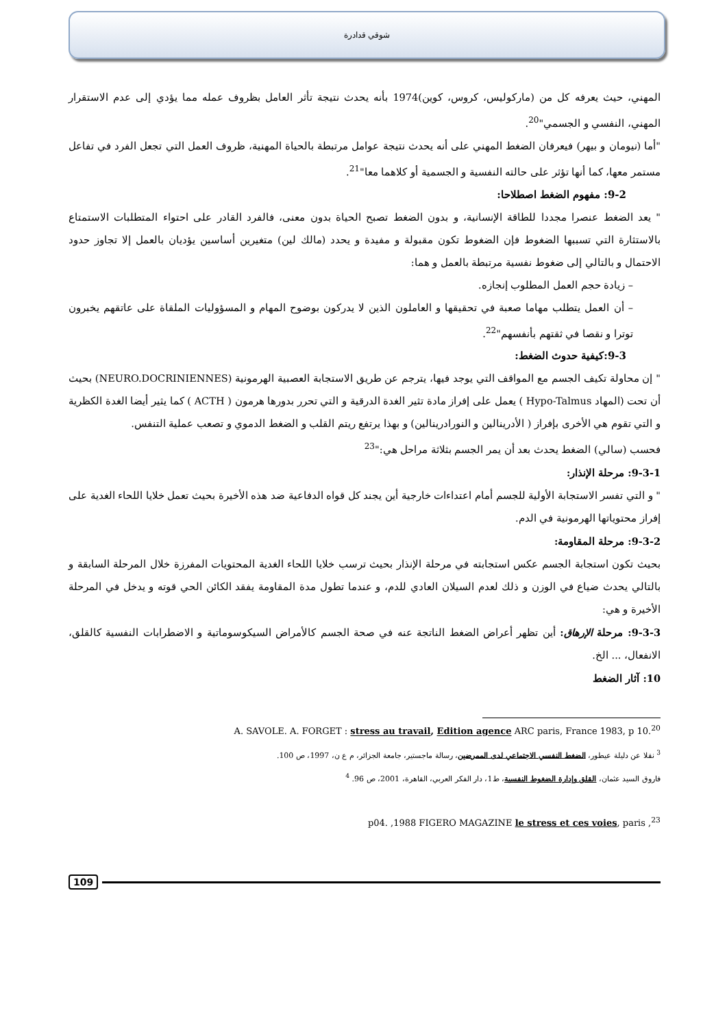شوقي قدادرة
المهني، حيث يعرفه كل من (ماركوليس، كروس، كوين)1974 بأنه يحدث نتيجة تأثر العامل بظروف عمله مما يؤدي إلى عدم الاستقرار المهني، النفسي و الجسمي"<sup>20</sup>.
"أما (نيومان و بيهر) فيعرفان الضغط المهني على أنه يحدث نتيجة عوامل مرتبطة بالحياة المهنية، ظروف العمل التي تجعل الفرد في تفاعل مستمر معها، كما أنها تؤثر على حالته النفسية و الجسمية أو كلاهما معا"<sup>21</sup>.
9-2: مفهوم الضغط اصطلاحا:
" يعد الضغط عنصرا مجددا للطاقة الإنسانية، و بدون الضغط تصبح الحياة بدون معنى، فالفرد القادر على احتواء المتطلبات الاستمتاع بالاستثارة التي تسببها الضغوط فإن الضغوط تكون مقبولة و مفيدة و يحدد (مالك لين) متغيرين أساسين يؤديان بالعمل إلا تجاوز حدود الاحتمال و بالتالي إلى ضغوط نفسية مرتبطة بالعمل و هما:
– زيادة حجم العمل المطلوب إنجازه.
– أن العمل يتطلب مهاما صعبة في تحقيقها و العاملون الذين لا يدركون بوضوح المهام و المسؤوليات الملقاة على عاتقهم يخبرون توترا و نقصا في ثقتهم بأنفسهم"<sup>22</sup>.
9-3:كيفية حدوث الضغط:
" إن محاولة تكيف الجسم مع المواقف التي يوجد فيها، يترجم عن طريق الاستجابة العصبية الهرمونية (NEURO.DOCRINIENNES) بحيث أن تحت (المهاد Hypo-Talmus ) يعمل على إفراز مادة تثير الغدة الدرقية و التي تحرر بدورها هرمون ( ACTH ) كما يثير أيضا الغدة الكظرية و التي تقوم هي الأخرى بإفراز ( الأدرينالين و النورادرينالين) و بهذا يرتفع ريتم القلب و الضغط الدموي و تصعب عملية التنفس.
فحسب (سالي) الضغط يحدث بعد أن يمر الجسم بثلاثة مراحل هي:"<sup>23</sup>
9-3-1: مرحلة الإنذار:
" و التي تفسر الاستجابة الأولية للجسم أمام اعتداءات خارجية أين يجند كل قواه الدفاعية ضد هذه الأخيرة بحيث تعمل خلايا اللحاء الغدية على إفراز محتوياتها الهرمونية في الدم.
9-3-2: مرحلة المقاومة:
بحيث تكون استجابة الجسم عكس استجابته في مرحلة الإنذار بحيث ترسب خلايا اللحاء الغدية المحتويات المفرزة خلال المرحلة السابقة و بالتالي يحدث ضياع في الوزن و ذلك لعدم السيلان العادي للدم، و عندما تطول مدة المقاومة يفقد الكائن الحي قوته و يدخل في المرحلة الأخيرة و هي:
9-3-3: مرحلة الإرهاق: أين تظهر أعراض الضغط الناتجة عنه في صحة الجسم كالأمراض السيكوسوماتية و الاضطرابات النفسية كالقلق، الانفعال، ... الخ.
10: آثار الضغط
A. SAVOLE. A. FORGET : stress au travail, Edition agence ARC paris, France 1983, p 10.<sup>20</sup>
<sup>3</sup> نقلا عن دليلة عيطور، الضغط النفسي الاجتماعي لدى الممرضين، رسالة ماجستير، جامعة الجزائر، م ع ن، 1997، ص 100.
فاروق السيد عثمان، القلق وإدارة الضغوط النفسية، ط1، دار الفكر العربي، القاهرة، 2001، ص 96. <sup>4</sup>
p04. ,1988 FIGERO MAGAZINE le stress et ces voies, paris ,<sup>23</sup>
109